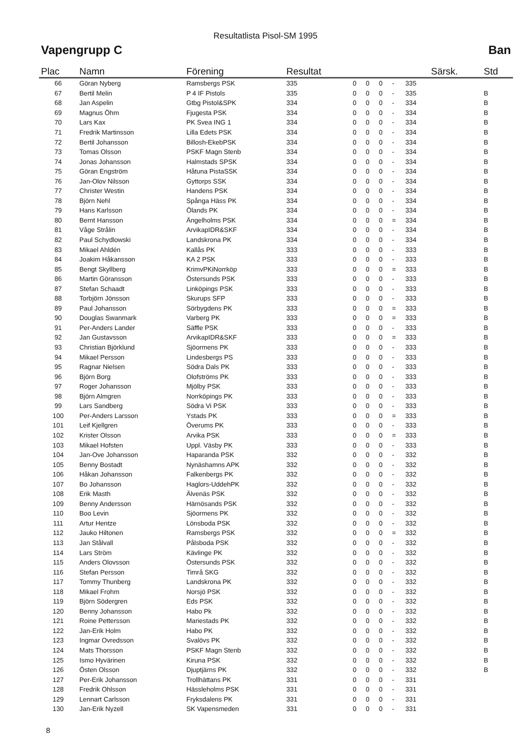Resultatlista Pisol-SM 1995
Vapengrupp C Ban
| Plac | Namn | Förening | Resultat | | | | | | Särsk. | Std |
| --- | --- | --- | --- | --- | --- | --- | --- | --- | --- | --- |
| 66 | Göran Nyberg | Ramsbergs PSK | 335 | 0 | 0 | 0 | - | 335 | | |
| 67 | Bertil Melin | P 4 IF Pistols | 335 | 0 | 0 | 0 | - | 335 | | B |
| 68 | Jan Aspelin | Gtbg Pistol&SPK | 334 | 0 | 0 | 0 | - | 334 | | B |
| 69 | Magnus Öhm | Fjugesta PSK | 334 | 0 | 0 | 0 | - | 334 | | B |
| 70 | Lars Kax | PK Svea ING 1 | 334 | 0 | 0 | 0 | - | 334 | | B |
| 71 | Fredrik Martinsson | Lilla Edets PSK | 334 | 0 | 0 | 0 | - | 334 | | B |
| 72 | Bertil Johansson | Billosh-EkebPSK | 334 | 0 | 0 | 0 | - | 334 | | B |
| 73 | Tomas Olsson | PSKF Magn Stenb | 334 | 0 | 0 | 0 | - | 334 | | B |
| 74 | Jonas Johansson | Halmstads SPSK | 334 | 0 | 0 | 0 | - | 334 | | B |
| 75 | Göran Engström | Håtuna PistaSSK | 334 | 0 | 0 | 0 | - | 334 | | B |
| 76 | Jan-Olov Nilsson | Gyttorps SSK | 334 | 0 | 0 | 0 | - | 334 | | B |
| 77 | Christer Westin | Handens PSK | 334 | 0 | 0 | 0 | - | 334 | | B |
| 78 | Björn Nehl | Spånga Häss PK | 334 | 0 | 0 | 0 | - | 334 | | B |
| 79 | Hans Karlsson | Ölands PK | 334 | 0 | 0 | 0 | - | 334 | | B |
| 80 | Bernt Hansson | Ängelholms PSK | 334 | 0 | 0 | 0 | = | 334 | | B |
| 81 | Våge Strålin | ArvikapIDR&SKF | 334 | 0 | 0 | 0 | - | 334 | | B |
| 82 | Paul Schydlowski | Landskrona PK | 334 | 0 | 0 | 0 | - | 334 | | B |
| 83 | Mikael Ahldén | Kallås PK | 333 | 0 | 0 | 0 | - | 333 | | B |
| 84 | Joakim Håkansson | KA 2 PSK | 333 | 0 | 0 | 0 | - | 333 | | B |
| 85 | Bengt Skyllberg | KrimvPKiNorrköp | 333 | 0 | 0 | 0 | = | 333 | | B |
| 86 | Martin Göransson | Östersunds PSK | 333 | 0 | 0 | 0 | - | 333 | | B |
| 87 | Stefan Schaadt | Linköpings PSK | 333 | 0 | 0 | 0 | - | 333 | | B |
| 88 | Torbjörn Jönsson | Skurups SFP | 333 | 0 | 0 | 0 | - | 333 | | B |
| 89 | Paul Johansson | Sörbygdens PK | 333 | 0 | 0 | 0 | = | 333 | | B |
| 90 | Douglas Swanmark | Varberg PK | 333 | 0 | 0 | 0 | = | 333 | | B |
| 91 | Per-Anders Lander | Säffle PSK | 333 | 0 | 0 | 0 | - | 333 | | B |
| 92 | Jan Gustavsson | ArvikapIDR&SKF | 333 | 0 | 0 | 0 | = | 333 | | B |
| 93 | Christian Björklund | Sjöormens PK | 333 | 0 | 0 | 0 | - | 333 | | B |
| 94 | Mikael Persson | Lindesbergs PS | 333 | 0 | 0 | 0 | - | 333 | | B |
| 95 | Ragnar Nielsen | Södra Dals PK | 333 | 0 | 0 | 0 | - | 333 | | B |
| 96 | Björn Borg | Olofströms PK | 333 | 0 | 0 | 0 | - | 333 | | B |
| 97 | Roger Johansson | Mjölby PSK | 333 | 0 | 0 | 0 | - | 333 | | B |
| 98 | Björn Almgren | Norrköpings PK | 333 | 0 | 0 | 0 | - | 333 | | B |
| 99 | Lars Sandberg | Södra Vi PSK | 333 | 0 | 0 | 0 | - | 333 | | B |
| 100 | Per-Anders Larsson | Ystads PK | 333 | 0 | 0 | 0 | = | 333 | | B |
| 101 | Leif Kjellgren | Överums PK | 333 | 0 | 0 | 0 | - | 333 | | B |
| 102 | Krister Olsson | Arvika PSK | 333 | 0 | 0 | 0 | = | 333 | | B |
| 103 | Mikael Hofsten | Uppl. Väsby PK | 333 | 0 | 0 | 0 | - | 333 | | B |
| 104 | Jan-Ove Johansson | Haparanda PSK | 332 | 0 | 0 | 0 | - | 332 | | B |
| 105 | Benny Bostadt | Nynäshamns APK | 332 | 0 | 0 | 0 | - | 332 | | B |
| 106 | Håkan Johansson | Falkenbergs PK | 332 | 0 | 0 | 0 | - | 332 | | B |
| 107 | Bo Johansson | Haglors-UddehPK | 332 | 0 | 0 | 0 | - | 332 | | B |
| 108 | Erik Masth | Älvenäs PSK | 332 | 0 | 0 | 0 | - | 332 | | B |
| 109 | Benny Andersson | Härnösands PSK | 332 | 0 | 0 | 0 | - | 332 | | B |
| 110 | Boo Levin | Sjöormens PK | 332 | 0 | 0 | 0 | - | 332 | | B |
| 111 | Artur Hentze | Lönsboda PSK | 332 | 0 | 0 | 0 | - | 332 | | B |
| 112 | Jauko Hiltonen | Ramsbergs PSK | 332 | 0 | 0 | 0 | = | 332 | | B |
| 113 | Jan Stålvall | Pålsboda PSK | 332 | 0 | 0 | 0 | - | 332 | | B |
| 114 | Lars Ström | Kävlinge PK | 332 | 0 | 0 | 0 | - | 332 | | B |
| 115 | Anders Olovsson | Östersunds PSK | 332 | 0 | 0 | 0 | - | 332 | | B |
| 116 | Stefan Persson | Timrå SKG | 332 | 0 | 0 | 0 | - | 332 | | B |
| 117 | Tommy Thunberg | Landskrona PK | 332 | 0 | 0 | 0 | - | 332 | | B |
| 118 | Mikael Frohm | Norsjö PSK | 332 | 0 | 0 | 0 | - | 332 | | B |
| 119 | Björn Södergren | Eds PSK | 332 | 0 | 0 | 0 | - | 332 | | B |
| 120 | Benny Johansson | Habo Pk | 332 | 0 | 0 | 0 | - | 332 | | B |
| 121 | Roine Pettersson | Mariestads PK | 332 | 0 | 0 | 0 | - | 332 | | B |
| 122 | Jan-Erik Holm | Habo PK | 332 | 0 | 0 | 0 | - | 332 | | B |
| 123 | Ingmar Ovredsson | Svalövs PK | 332 | 0 | 0 | 0 | - | 332 | | B |
| 124 | Mats Thorsson | PSKF Magn Stenb | 332 | 0 | 0 | 0 | - | 332 | | B |
| 125 | Ismo Hyvärinen | Kiruna PSK | 332 | 0 | 0 | 0 | - | 332 | | B |
| 126 | Östen Olsson | Djuptjärns PK | 332 | 0 | 0 | 0 | - | 332 | | B |
| 127 | Per-Erik Johansson | Trollhättans PK | 331 | 0 | 0 | 0 | - | 331 | | |
| 128 | Fredrik Ohlsson | Hässleholms PSK | 331 | 0 | 0 | 0 | - | 331 | | |
| 129 | Lennart Carlsson | Fryksdalens PK | 331 | 0 | 0 | 0 | - | 331 | | |
| 130 | Jan-Erik Nyzell | SK Vapensmeden | 331 | 0 | 0 | 0 | - | 331 | | |
8